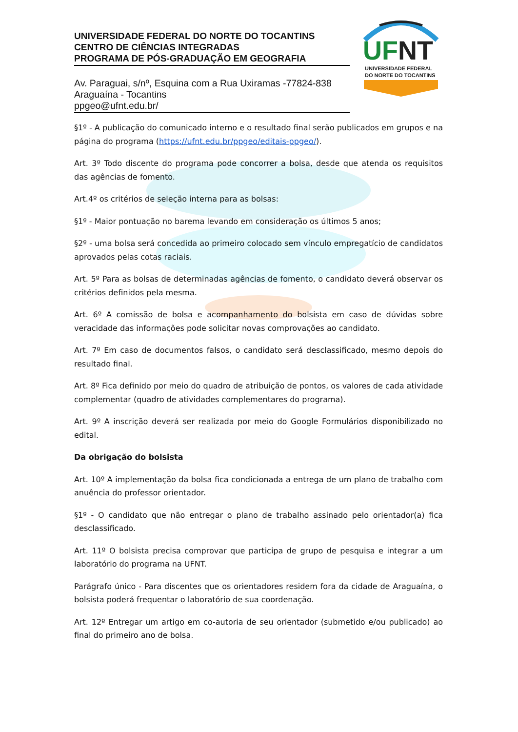UNIVERSIDADE FEDERAL DO NORTE DO TOCANTINS
CENTRO DE CIÊNCIAS INTEGRADAS
PROGRAMA DE PÓS-GRADUAÇÃO EM GEOGRAFIA
Av. Paraguai, s/nº, Esquina com a Rua Uxiramas -77824-838
Araguaína - Tocantins
ppgeo@ufnt.edu.br/
UF
NT
UNIVERSIDADE FEDERAL
DO NORTE DO TOCANTINS
§1º - A publicação do comunicado interno e o resultado final serão publicados em grupos e na página do programa (https://ufnt.edu.br/ppgeo/editais-ppgeo/).
Art. 3º Todo discente do programa pode concorrer a bolsa, desde que atenda os requisitos das agências de fomento.
Art.4º os critérios de seleção interna para as bolsas:
§1º - Maior pontuação no barema levando em consideração os últimos 5 anos;
§2º - uma bolsa será concedida ao primeiro colocado sem vínculo empregatício de candidatos aprovados pelas cotas raciais.
Art. 5º Para as bolsas de determinadas agências de fomento, o candidato deverá observar os critérios definidos pela mesma.
Art. 6º A comissão de bolsa e acompanhamento do bolsista em caso de dúvidas sobre veracidade das informações pode solicitar novas comprovações ao candidato.
Art. 7º Em caso de documentos falsos, o candidato será desclassificado, mesmo depois do resultado final.
Art. 8º Fica definido por meio do quadro de atribuição de pontos, os valores de cada atividade complementar (quadro de atividades complementares do programa).
Art. 9º A inscrição deverá ser realizada por meio do Google Formulários disponibilizado no edital.
Da obrigação do bolsista
Art. 10º A implementação da bolsa fica condicionada a entrega de um plano de trabalho com anuência do professor orientador.
§1º - O candidato que não entregar o plano de trabalho assinado pelo orientador(a) fica desclassificado.
Art. 11º O bolsista precisa comprovar que participa de grupo de pesquisa e integrar a um laboratório do programa na UFNT.
Parágrafo único - Para discentes que os orientadores residem fora da cidade de Araguaína, o bolsista poderá frequentar o laboratório de sua coordenação.
Art. 12º Entregar um artigo em co-autoria de seu orientador (submetido e/ou publicado) ao final do primeiro ano de bolsa.